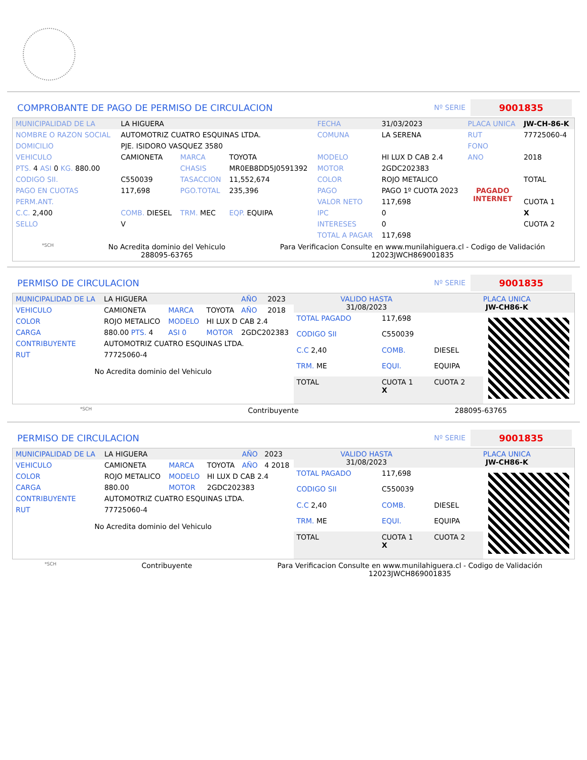COMPROBANTE DE PAGO DE PERMISO DE CIRCULACION
Nº SERIE
9001835
| MUNICIPALIDAD DE LA | LA HIGUERA | | | FECHA | 31/03/2023 | PLACA UNICA | JW-CH-86-K |
| NOMBRE O RAZON SOCIAL | AUTOMOTRIZ CUATRO ESQUINAS LTDA. | | | COMUNA | LA SERENA | RUT | 77725060-4 |
| DOMICILIO | PJE. ISIDORO VASQUEZ 3580 | | | | | FONO | |
| VEHICULO | CAMIONETA | MARCA | TOYOTA | MODELO | HI LUX D CAB 2.4 | ANO | 2018 |
| PTS. 4 ASI 0 KG. 880.00 | | CHASIS | MR0EB8DD5J0591392 | MOTOR | 2GDC202383 | | |
| CODIGO SII. | C550039 | TASACCION | 11,552,674 | COLOR | ROJO METALICO | | TOTAL |
| PAGO EN CUOTAS | 117,698 | PGO.TOTAL | 235,396 | PAGO | PAGO 1º CUOTA 2023 | PAGADO INTERNET | |
| PERM.ANT. | | | | VALOR NETO | 117,698 | | CUOTA 1 |
| C.C. 2,400 | COMB. DIESEL | TRM. MEC | EQP. EQUIPA | IPC | 0 | | X |
| SELLO | V | | | INTERESES | 0 | | CUOTA 2 |
| | | | | TOTAL A PAGAR | 117,698 | | |
*SCH
No Acredita dominio del Vehiculo
288095-63765
Para Verificacion Consulte en www.munilahiguera.cl - Codigo de Validación
12023JWCH869001835
PERMISO DE CIRCULACION
Nº SERIE
9001835
| MUNICIPALIDAD DE LA | LA HIGUERA | | | AÑO | 2023 |
| VEHICULO | CAMIONETA | MARCA | TOYOTA | AÑO | 2018 |
| COLOR | ROJO METALICO | MODELO | HI LUX D CAB 2.4 | | |
| CARGA | 880.00 PTS. 4 | ASI 0 | MOTOR | 2GDC202383 | |
| CONTRIBUYENTE | AUTOMOTRIZ CUATRO ESQUINAS LTDA. | | | | |
| RUT | 77725060-4 | | | | |
No Acredita dominio del Vehiculo
| VALIDO HASTA 31/08/2023 | PLACA UNICA JW-CH86-K |
| TOTAL PAGADO | 117,698 | |
| CODIGO SII | C550039 | |
| C.C 2,40 | COMB. | DIESEL |
| TRM. ME | EQUI. | EQUIPA |
| TOTAL | CUOTA 1 X | CUOTA 2 |
*SCH Contribuyente 288095-63765
PERMISO DE CIRCULACION
Nº SERIE
9001835
| MUNICIPALIDAD DE LA | LA HIGUERA | | | AÑO | 2023 |
| VEHICULO | CAMIONETA | MARCA | TOYOTA | AÑO | 4 2018 |
| COLOR | ROJO METALICO | MODELO | HI LUX D CAB 2.4 | | |
| CARGA | 880.00 | MOTOR | 2GDC202383 | | |
| CONTRIBUYENTE | AUTOMOTRIZ CUATRO ESQUINAS LTDA. | | | | |
| RUT | 77725060-4 | | | | |
No Acredita dominio del Vehiculo
| VALIDO HASTA 31/08/2023 | PLACA UNICA JW-CH86-K |
| TOTAL PAGADO | 117,698 | |
| CODIGO SII | C550039 | |
| C.C 2,40 | COMB. | DIESEL |
| TRM. ME | EQUI. | EQUIPA |
| TOTAL | CUOTA 1 X | CUOTA 2 |
*SCH Contribuyente Para Verificacion Consulte en www.munilahiguera.cl - Codigo de Validación
12023JWCH869001835